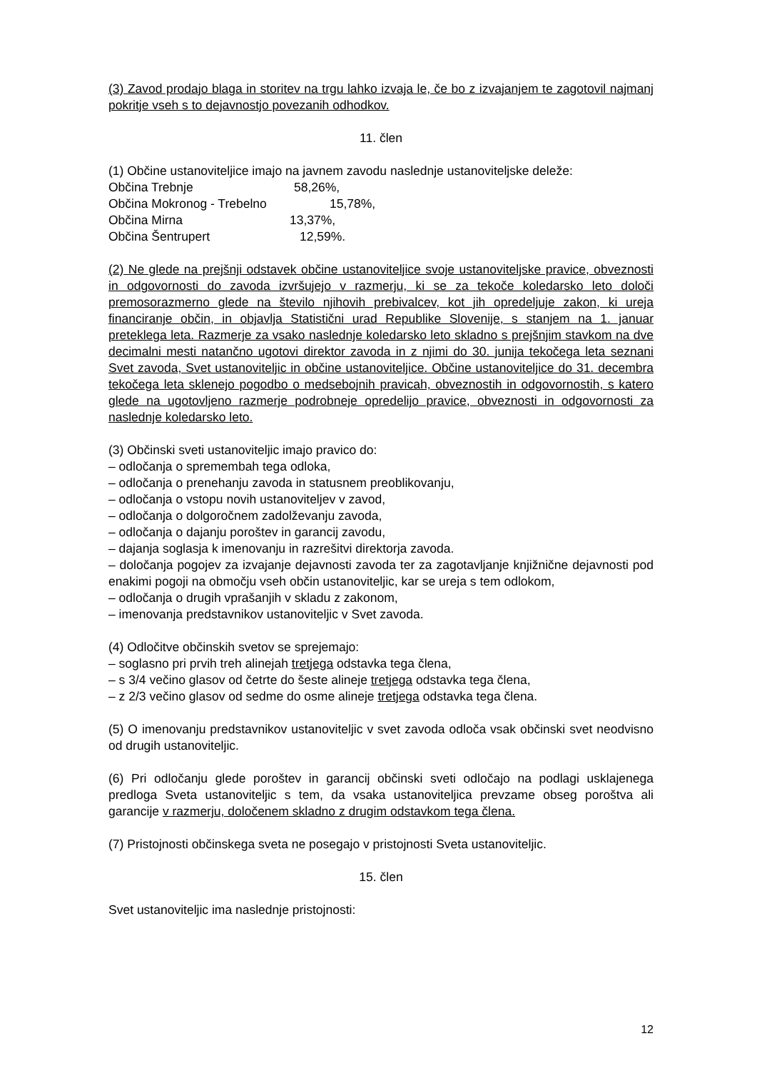(3) Zavod prodajo blaga in storitev na trgu lahko izvaja le, če bo z izvajanjem te zagotovil najmanj pokritje vseh s to dejavnostjo povezanih odhodkov.
11. člen
(1) Občine ustanoviteljice imajo na javnem zavodu naslednje ustanoviteljske deleže:
Občina Trebnje 58,26%,
Občina Mokronog - Trebelno 15,78%,
Občina Mirna 13,37%,
Občina Šentrupert 12,59%.
(2) Ne glede na prejšnji odstavek občine ustanoviteljice svoje ustanoviteljske pravice, obveznosti in odgovornosti do zavoda izvršujejo v razmerju, ki se za tekoče koledarsko leto določi premosorazmerno glede na število njihovih prebivalcev, kot jih opredeljuje zakon, ki ureja financiranje občin, in objavlja Statistični urad Republike Slovenije, s stanjem na 1. januar preteklega leta. Razmerje za vsako naslednje koledarsko leto skladno s prejšnjim stavkom na dve decimalni mesti natančno ugotovi direktor zavoda in z njimi do 30. junija tekočega leta seznani Svet zavoda, Svet ustanoviteljic in občine ustanoviteljice. Občine ustanoviteljice do 31. decembra tekočega leta sklenejo pogodbo o medsebojnih pravicah, obveznostih in odgovornostih, s katero glede na ugotovljeno razmerje podrobneje opredelijo pravice, obveznosti in odgovornosti za naslednje koledarsko leto.
(3) Občinski sveti ustanoviteljic imajo pravico do:
– odločanja o spremembah tega odloka,
– odločanja o prenehanju zavoda in statusnem preoblikovanju,
– odločanja o vstopu novih ustanoviteljev v zavod,
– odločanja o dolgoročnem zadolževanju zavoda,
– odločanja o dajanju poroštev in garancij zavodu,
– dajanja soglasja k imenovanju in razrešitvi direktorja zavoda.
– določanja pogojev za izvajanje dejavnosti zavoda ter za zagotavljanje knjižnične dejavnosti pod enakimi pogoji na območju vseh občin ustanoviteljic, kar se ureja s tem odlokom,
– odločanja o drugih vprašanjih v skladu z zakonom,
– imenovanja predstavnikov ustanoviteljic v Svet zavoda.
(4) Odločitve občinskih svetov se sprejemajo:
– soglasno pri prvih treh alinejah tretjega odstavka tega člena,
– s 3/4 večino glasov od četrte do šeste alineje tretjega odstavka tega člena,
– z 2/3 večino glasov od sedme do osme alineje tretjega odstavka tega člena.
(5) O imenovanju predstavnikov ustanoviteljic v svet zavoda odloča vsak občinski svet neodvisno od drugih ustanoviteljic.
(6) Pri odločanju glede poroštev in garancij občinski sveti odločajo na podlagi usklajenega predloga Sveta ustanoviteljic s tem, da vsaka ustanoviteljica prevzame obseg poroštva ali garancije v razmerju, določenem skladno z drugim odstavkom tega člena.
(7) Pristojnosti občinskega sveta ne posegajo v pristojnosti Sveta ustanoviteljic.
15. člen
Svet ustanoviteljic ima naslednje pristojnosti:
12